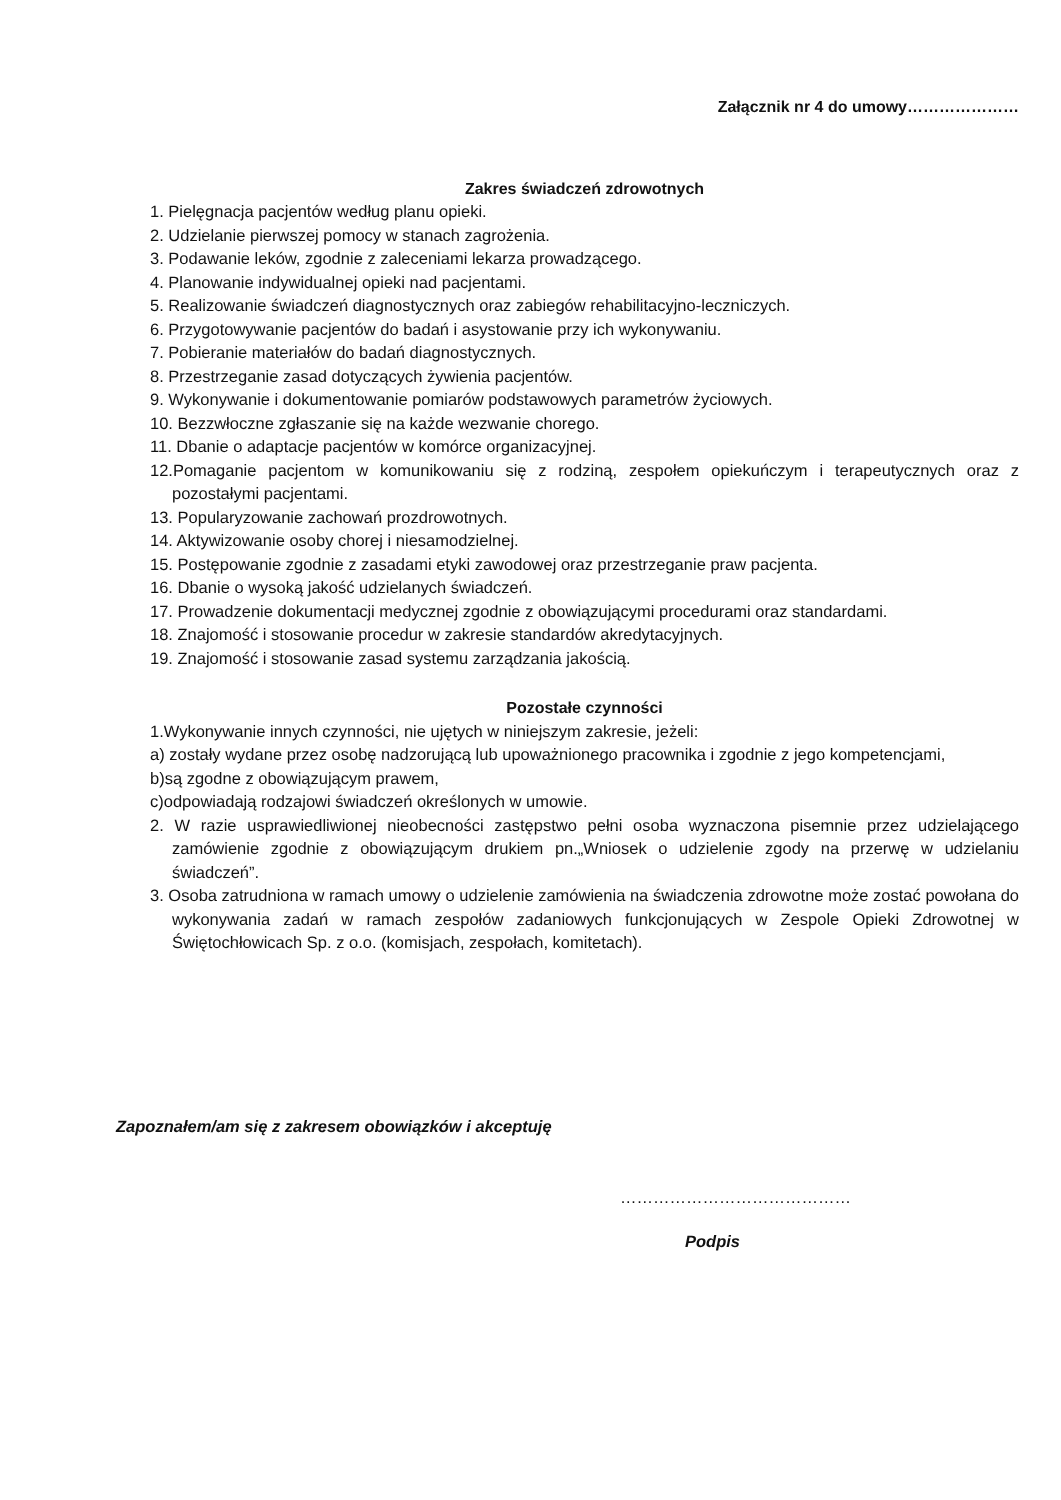Załącznik nr 4 do umowy…………………
Zakres świadczeń zdrowotnych
1. Pielęgnacja pacjentów według planu opieki.
2. Udzielanie pierwszej pomocy w stanach zagrożenia.
3. Podawanie leków, zgodnie z zaleceniami lekarza prowadzącego.
4. Planowanie indywidualnej opieki nad pacjentami.
5. Realizowanie świadczeń diagnostycznych oraz zabiegów rehabilitacyjno-leczniczych.
6. Przygotowywanie pacjentów do badań i asystowanie przy ich wykonywaniu.
7. Pobieranie materiałów do badań diagnostycznych.
8. Przestrzeganie zasad dotyczących żywienia pacjentów.
9. Wykonywanie i dokumentowanie pomiarów podstawowych parametrów życiowych.
10. Bezzwłoczne zgłaszanie się na każde wezwanie chorego.
11. Dbanie o adaptacje pacjentów w komórce organizacyjnej.
12.Pomaganie pacjentom w komunikowaniu się z rodziną, zespołem opiekuńczym i terapeutycznych oraz z pozostałymi pacjentami.
13. Popularyzowanie zachowań prozdrowotnych.
14. Aktywizowanie osoby chorej i niesamodzielnej.
15. Postępowanie zgodnie z zasadami etyki zawodowej oraz przestrzeganie praw pacjenta.
16. Dbanie o wysoką jakość udzielanych świadczeń.
17. Prowadzenie dokumentacji medycznej zgodnie z obowiązującymi procedurami oraz standardami.
18. Znajomość i stosowanie procedur w zakresie standardów akredytacyjnych.
19. Znajomość i stosowanie zasad systemu zarządzania jakością.
Pozostałe czynności
1.Wykonywanie innych czynności, nie ujętych w niniejszym zakresie, jeżeli:
a) zostały wydane przez osobę nadzorującą lub upoważnionego pracownika i zgodnie z jego kompetencjami,
b)są zgodne z obowiązującym prawem,
c)odpowiadają rodzajowi świadczeń określonych w umowie.
2. W razie usprawiedliwionej nieobecności zastępstwo pełni osoba wyznaczona pisemnie przez udzielającego zamówienie zgodnie z obowiązującym drukiem pn.„Wniosek o udzielenie zgody na przerwę w udzielaniu świadczeń”.
3. Osoba zatrudniona w ramach umowy o udzielenie zamówienia na świadczenia zdrowotne może zostać powołana do wykonywania zadań w ramach zespołów zadaniowych funkcjonujących w Zespole Opieki Zdrowotnej w Świętochłowicach Sp. z o.o. (komisjach, zespołach, komitetach).
Zapoznałem/am się z zakresem obowiązków i akceptuję
……………………………………
Podpis